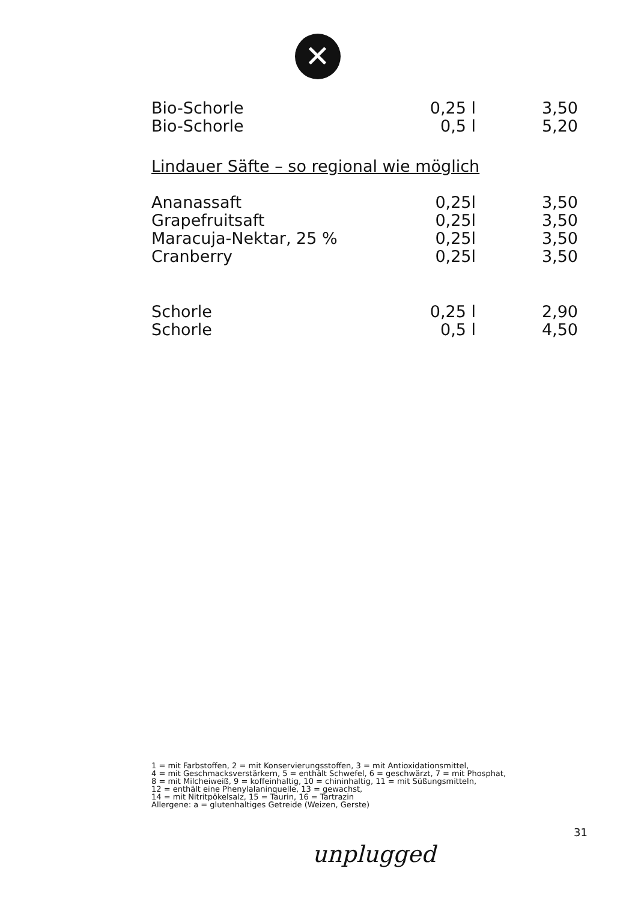✕
| Bio-Schorle | 0,25 l | 3,50 |
| Bio-Schorle | 0,5 l | 5,20 |
Lindauer Säfte – so regional wie möglich
| Ananassaft | 0,25l | 3,50 |
| Grapefruitsaft | 0,25l | 3,50 |
| Maracuja-Nektar, 25 % | 0,25l | 3,50 |
| Cranberry | 0,25l | 3,50 |
| Schorle | 0,25 l | 2,90 |
| Schorle | 0,5 l | 4,50 |
1 = mit Farbstoffen, 2 = mit Konservierungsstoffen, 3 = mit Antioxidationsmittel,
4 = mit Geschmacksverstärkern, 5 = enthält Schwefel, 6 = geschwärzt, 7 = mit Phosphat,
8 = mit Milcheiweiß, 9 = koffeinhaltig, 10 = chininhaltig, 11 = mit Süßungsmitteln,
12 = enthält eine Phenylalaninquelle, 13 = gewachst,
14 = mit Nitritpökelsalz, 15 = Taurin, 16 = Tartrazin
Allergene: a = glutenhaltiges Getreide (Weizen, Gerste)
31
unplugged